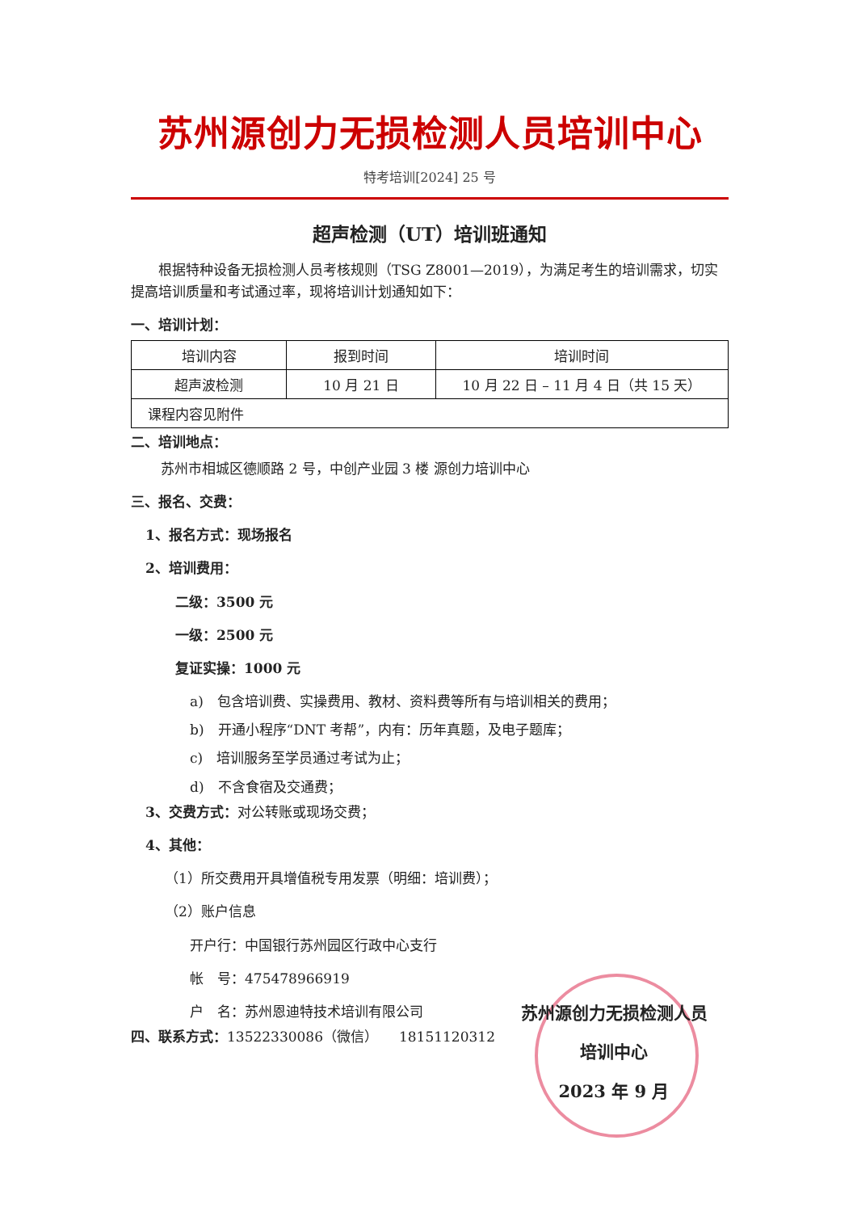苏州源创力无损检测人员培训中心
特考培训[2024] 25 号
超声检测（UT）培训班通知
根据特种设备无损检测人员考核规则（TSG Z8001—2019），为满足考生的培训需求，切实提高培训质量和考试通过率，现将培训计划通知如下：
一、培训计划：
| 培训内容 | 报到时间 | 培训时间 |
| 超声波检测 | 10 月 21 日 | 10 月 22 日 – 11 月 4 日（共 15 天） |
| 课程内容见附件 | | |
二、培训地点：
苏州市相城区德顺路 2 号，中创产业园 3 楼 源创力培训中心
三、报名、交费：
1、报名方式：现场报名
2、培训费用：
二级：3500 元
一级：2500 元
复证实操：1000 元
a)　包含培训费、实操费用、教材、资料费等所有与培训相关的费用；
b)　开通小程序“DNT 考帮”，内有：历年真题，及电子题库；
c)　培训服务至学员通过考试为止；
d)　不含食宿及交通费；
3、交费方式：对公转账或现场交费；
4、其他：
（1）所交费用开具增值税专用发票（明细：培训费）；
（2）账户信息
开户行：中国银行苏州园区行政中心支行
帐　号：475478966919
户　名：苏州恩迪特技术培训有限公司
四、联系方式：13522330086（微信）　　18151120312
苏州源创力无损检测人员
培训中心
2023 年 9 月